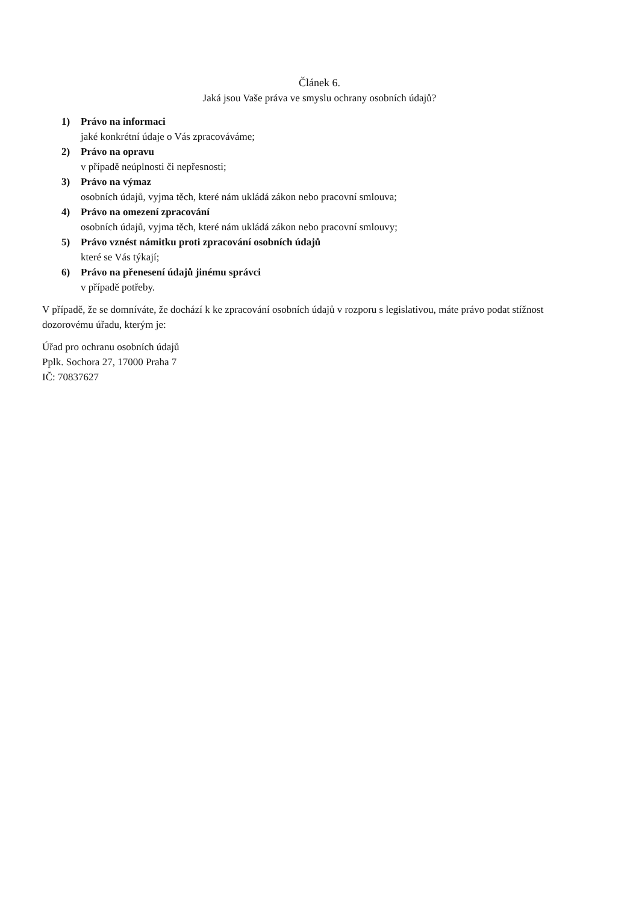Článek 6.
Jaká jsou Vaše práva ve smyslu ochrany osobních údajů?
1) Právo na informaci
jaké konkrétní údaje o Vás zpracováváme;
2) Právo na opravu
v případě neúplnosti či nepřesnosti;
3) Právo na výmaz
osobních údajů, vyjma těch, které nám ukládá zákon nebo pracovní smlouva;
4) Právo na omezení zpracování
osobních údajů, vyjma těch, které nám ukládá zákon nebo pracovní smlouvy;
5) Právo vznést námitku proti zpracování osobních údajů
které se Vás týkají;
6) Právo na přenesení údajů jinému správci
v případě potřeby.
V případě, že se domníváte, že dochází k ke zpracování osobních údajů v rozporu s legislativou, máte právo podat stížnost dozorovému úřadu, kterým je:
Úřad pro ochranu osobních údajů
Pplk. Sochora 27, 17000 Praha 7
IČ: 70837627